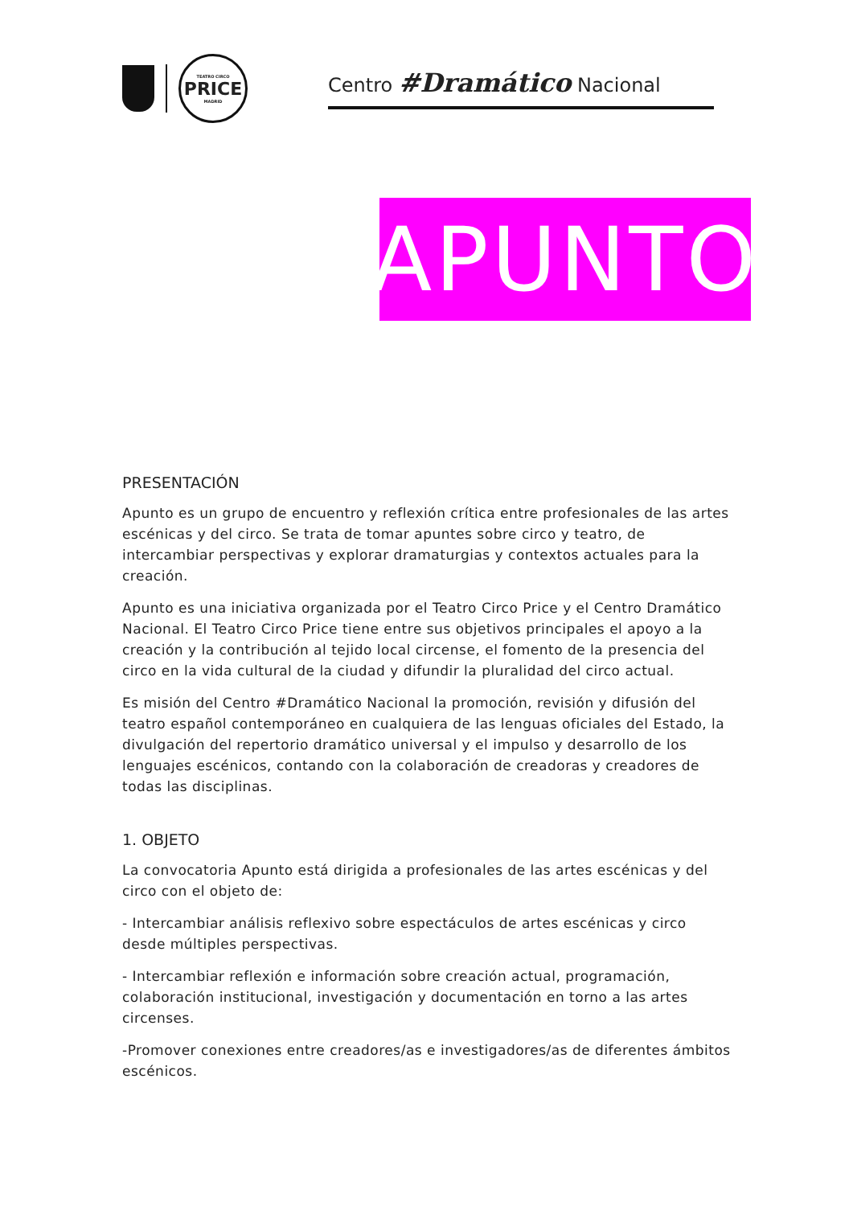TEATRO CIRCO
PRICE
MADRID
Centro #Dramático Nacional
APUNTO
PRESENTACIÓN
Apunto es un grupo de encuentro y reflexión crítica entre profesionales de las artes escénicas y del circo. Se trata de tomar apuntes sobre circo y teatro, de intercambiar perspectivas y explorar dramaturgias y contextos actuales para la creación.
Apunto es una iniciativa organizada por el Teatro Circo Price y el Centro Dramático Nacional. El Teatro Circo Price tiene entre sus objetivos principales el apoyo a la creación y la contribución al tejido local circense, el fomento de la presencia del circo en la vida cultural de la ciudad y difundir la pluralidad del circo actual.
Es misión del Centro #Dramático Nacional la promoción, revisión y difusión del teatro español contemporáneo en cualquiera de las lenguas oficiales del Estado, la divulgación del repertorio dramático universal y el impulso y desarrollo de los lenguajes escénicos, contando con la colaboración de creadoras y creadores de todas las disciplinas.
1. OBJETO
La convocatoria Apunto está dirigida a profesionales de las artes escénicas y del circo con el objeto de:
- Intercambiar análisis reflexivo sobre espectáculos de artes escénicas y circo desde múltiples perspectivas.
- Intercambiar reflexión e información sobre creación actual, programación, colaboración institucional, investigación y documentación en torno a las artes circenses.
-Promover conexiones entre creadores/as e investigadores/as de diferentes ámbitos escénicos.